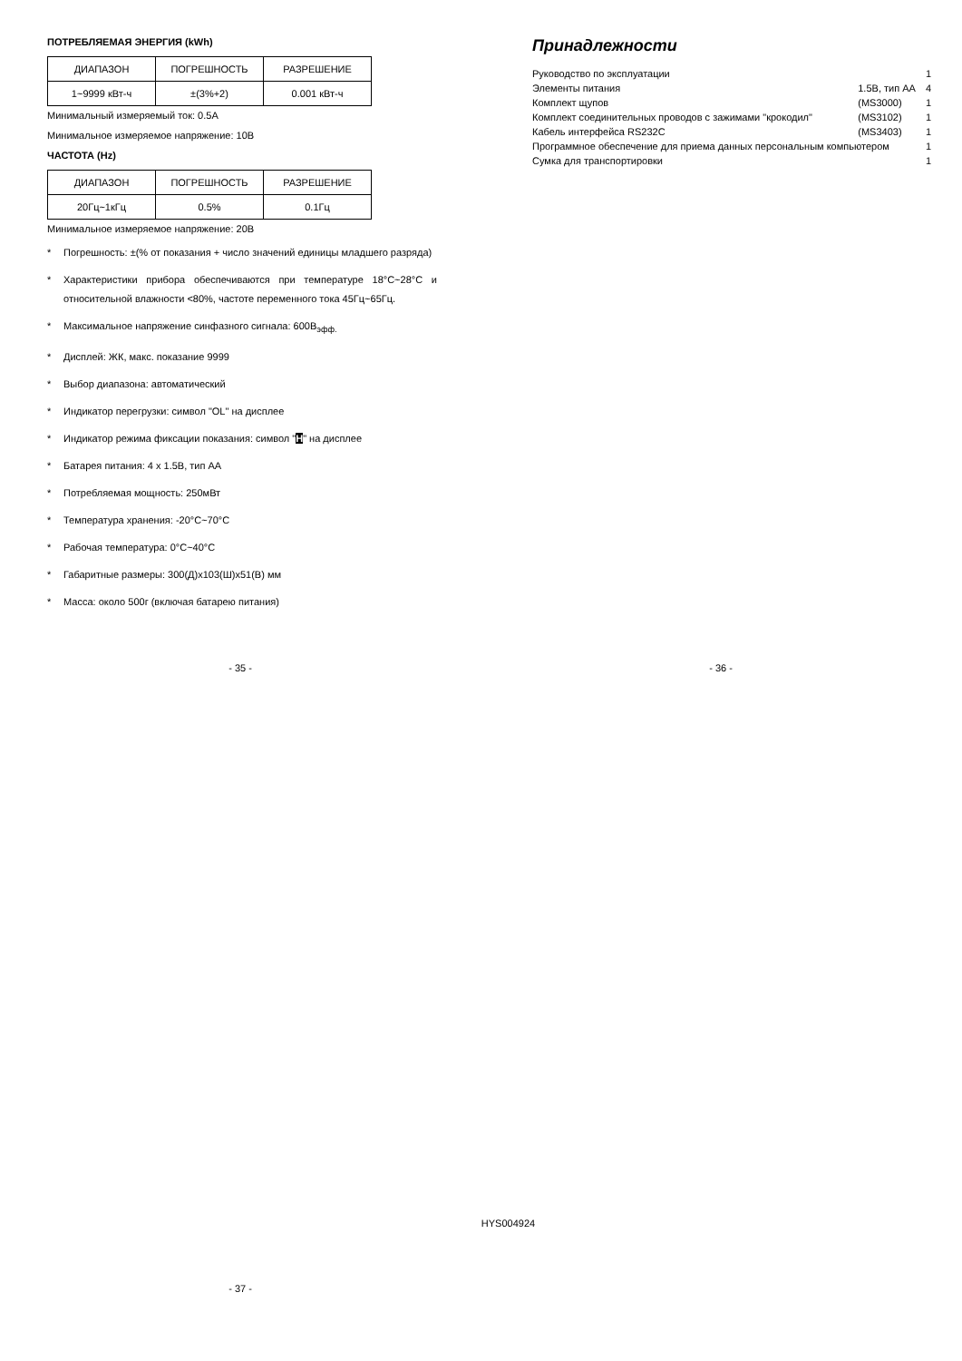ПОТРЕБЛЯЕМАЯ ЭНЕРГИЯ (kWh)
| ДИАПАЗОН | ПОГРЕШНОСТЬ | РАЗРЕШЕНИЕ |
| 1~9999 кВт-ч | ±(3%+2) | 0.001 кВт-ч |
Минимальный измеряемый ток: 0.5А
Минимальное измеряемое напряжение: 10В
ЧАСТОТА (Hz)
| ДИАПАЗОН | ПОГРЕШНОСТЬ | РАЗРЕШЕНИЕ |
| 20Гц~1кГц | 0.5% | 0.1Гц |
Минимальное измеряемое напряжение: 20В
* Погрешность: ±(% от показания + число значений единицы младшего разряда)
* Характеристики прибора обеспечиваются при температуре 18°С~28°С и относительной влажности <80%, частоте переменного тока 45Гц~65Гц.
* Максимальное напряжение синфазного сигнала: 600В<sub>эфф.</sub>
* Дисплей: ЖК, макс. показание 9999
* Выбор диапазона: автоматический
* Индикатор перегрузки: символ "OL" на дисплее
* Индикатор режима фиксации показания: символ "H" на дисплее
* Батарея питания: 4 х 1.5В, тип АА
* Потребляемая мощность: 250мВт
* Температура хранения: -20°С~70°С
* Рабочая температура: 0°С~40°С
* Габаритные размеры: 300(Д)х103(Ш)х51(В) мм
* Масса: около 500г (включая батарею питания)
Принадлежности
| Руководство по эксплуатации | | 1 |
| Элементы питания | 1.5В, тип АА | 4 |
| Комплект щупов | (MS3000) | 1 |
| Комплект соединительных проводов с зажимами "крокодил" | (MS3102) | 1 |
| Кабель интерфейса RS232C | (MS3403) | 1 |
| Программное обеспечение для приема данных персональным компьютером | | 1 |
| Сумка для транспортировки | | 1 |
- 35 - - 36 -
HYS004924
- 37 -